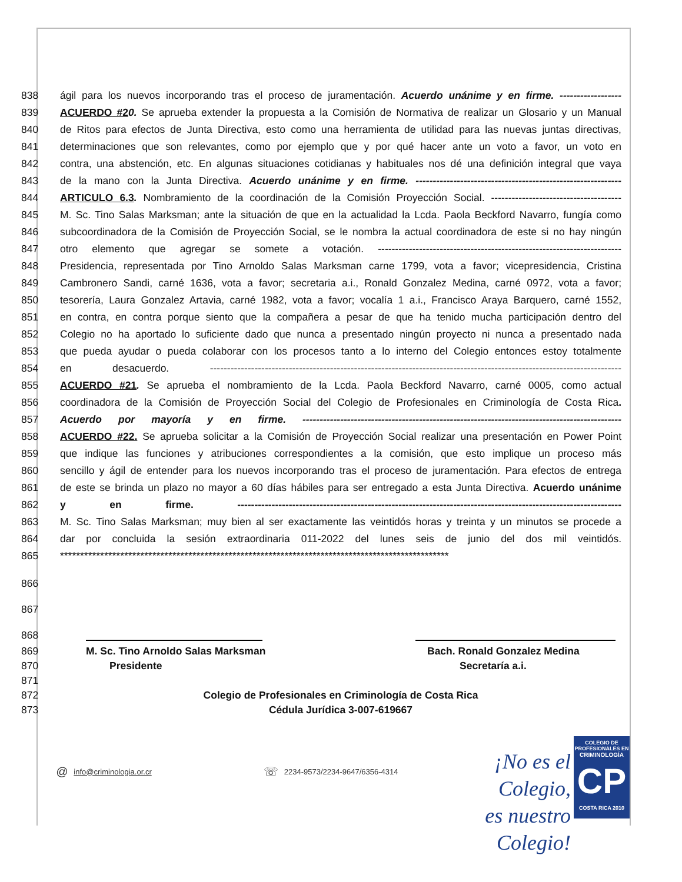838 ágil para los nuevos incorporando tras el proceso de juramentación. Acuerdo unánime y en firme. ------------------
839 ACUERDO #20. Se aprueba extender la propuesta a la Comisión de Normativa de realizar un Glosario y un Manual
840 de Ritos para efectos de Junta Directiva, esto como una herramienta de utilidad para las nuevas juntas directivas,
841 determinaciones que son relevantes, como por ejemplo que y por qué hacer ante un voto a favor, un voto en
842 contra, una abstención, etc. En algunas situaciones cotidianas y habituales nos dé una definición integral que vaya
843 de la mano con la Junta Directiva. Acuerdo unánime y en firme. ------------------------------------------------------------
844 ARTICULO 6.3. Nombramiento de la coordinación de la Comisión Proyección Social. --------------------------------------
845 M. Sc. Tino Salas Marksman; ante la situación de que en la actualidad la Lcda. Paola Beckford Navarro, fungía como
846 subcoordinadora de la Comisión de Proyección Social, se le nombra la actual coordinadora de este si no hay ningún
847 otro elemento que agregar se somete a votación. -----------------------------------------------------------------------
848 Presidencia, representada por Tino Arnoldo Salas Marksman carne 1799, vota a favor; vicepresidencia, Cristina
849 Cambronero Sandi, carné 1636, vota a favor; secretaria a.i., Ronald Gonzalez Medina, carné 0972, vota a favor;
850 tesorería, Laura Gonzalez Artavia, carné 1982, vota a favor; vocalía 1 a.i., Francisco Araya Barquero, carné 1552,
851 en contra, en contra porque siento que la compañera a pesar de que ha tenido mucha participación dentro del
852 Colegio no ha aportado lo suficiente dado que nunca a presentado ningún proyecto ni nunca a presentado nada
853 que pueda ayudar o pueda colaborar con los procesos tanto a lo interno del Colegio entonces estoy totalmente
854 en desacuerdo. ------------------------------------------------------------------------------------------------------------------------
855 ACUERDO #21. Se aprueba el nombramiento de la Lcda. Paola Beckford Navarro, carné 0005, como actual
856 coordinadora de la Comisión de Proyección Social del Colegio de Profesionales en Criminología de Costa Rica.
857 Acuerdo por mayoría y en firme. ---------------------------------------------------------------------------------------------
858 ACUERDO #22. Se aprueba solicitar a la Comisión de Proyección Social realizar una presentación en Power Point
859 que indique las funciones y atribuciones correspondientes a la comisión, que esto implique un proceso más
860 sencillo y ágil de entender para los nuevos incorporando tras el proceso de juramentación. Para efectos de entrega
861 de este se brinda un plazo no mayor a 60 días hábiles para ser entregado a esta Junta Directiva. Acuerdo unánime
862 y en firme. ----------------------------------------------------------------------------------------------------------------
863 M. Sc. Tino Salas Marksman; muy bien al ser exactamente las veintidós horas y treinta y un minutos se procede a
864 dar por concluida la sesión extraordinaria 011-2022 del lunes seis de junio del dos mil veintidós.
865 *************************************************************************************************
866
867
868
869 M. Sc. Tino Arnoldo Salas Marksman Bach. Ronald Gonzalez Medina
870 Presidente Secretaría a.i.
871
872 Colegio de Profesionales en Criminología de Costa Rica
873 Cédula Jurídica 3-007-619667
@ info@criminologia.or.cr ☏ 2234-9573/2234-9647/6356-4314
¡No es el Colegio,
es nuestro Colegio!
COLEGIO DE PROFESIONALES EN
CRIMINOLOGÍA
CP
COSTA RICA 2010